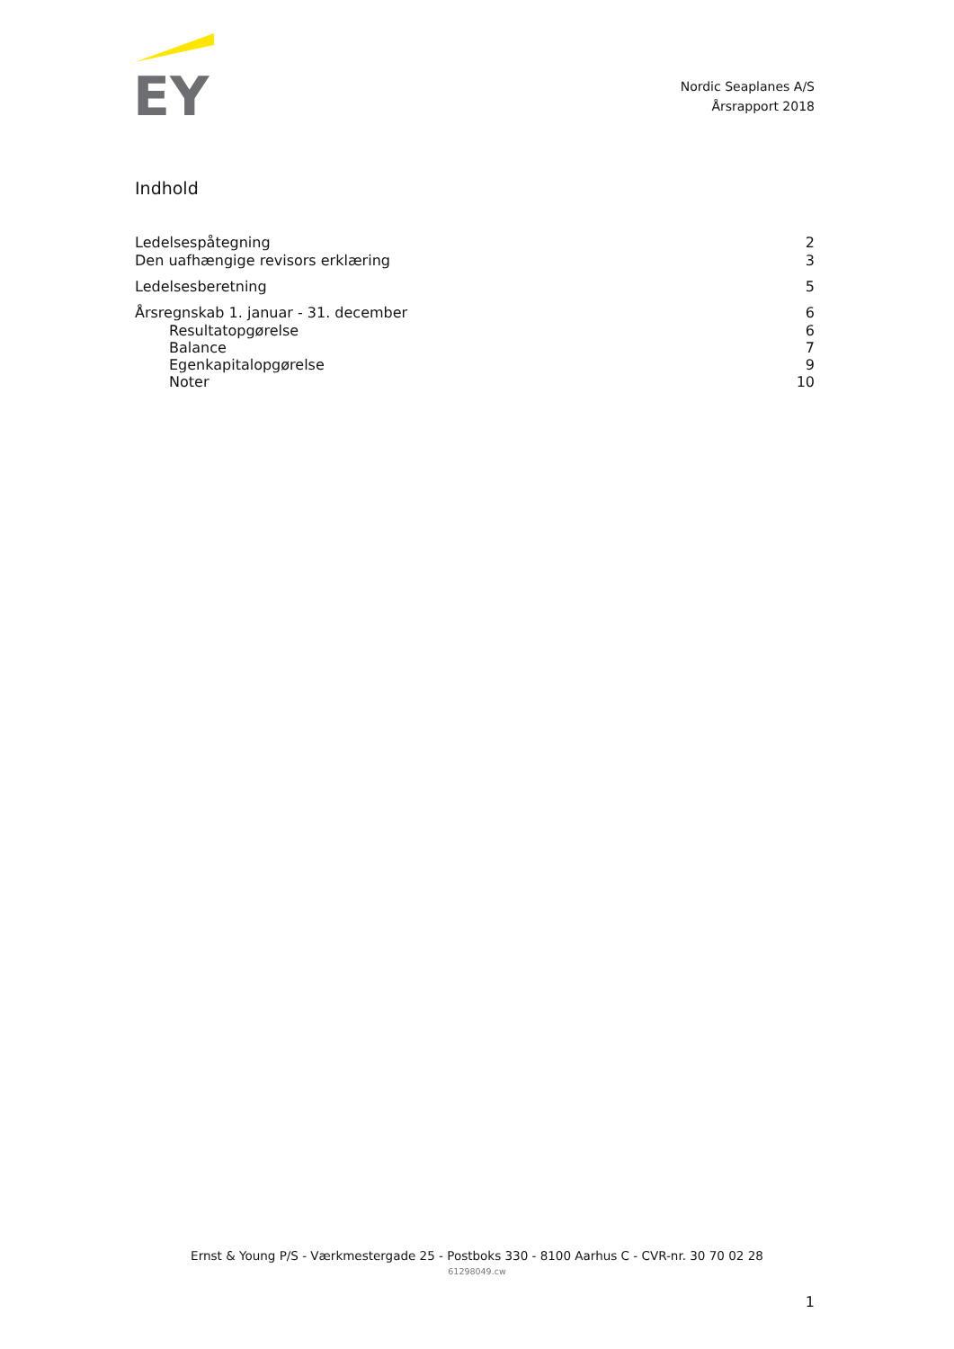EY
Nordic Seaplanes A/S
Årsrapport 2018
Indhold
Ledelsespåtegning 2
Den uafhængige revisors erklæring 3
Ledelsesberetning 5
Årsregnskab 1. januar - 31. december 6
Resultatopgørelse 6
Balance 7
Egenkapitalopgørelse 9
Noter 10
Ernst & Young P/S - Værkmestergade 25 - Postboks 330 - 8100 Aarhus C - CVR-nr. 30 70 02 28
61298049.cw
1